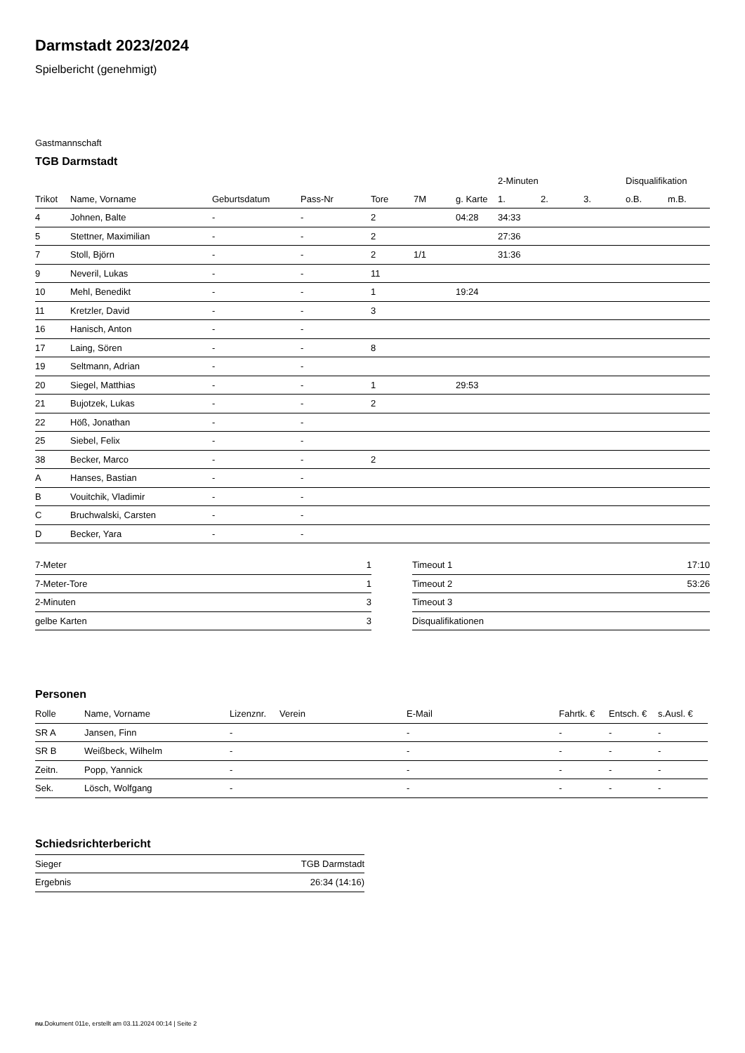Darmstadt 2023/2024
Spielbericht (genehmigt)
Gastmannschaft
TGB Darmstadt
| | | | | | | | 2-Minuten | | | Disqualifikation | |
| --- | --- | --- | --- | --- | --- | --- | --- | --- | --- | --- | --- |
| Trikot | Name, Vorname | Geburtsdatum | Pass-Nr | Tore | 7M | g. Karte | 1. | 2. | 3. | o.B. | m.B. |
| 4 | Johnen, Balte | - | - | 2 | | 04:28 | 34:33 | | | | |
| 5 | Stettner, Maximilian | - | - | 2 | | | 27:36 | | | | |
| 7 | Stoll, Björn | - | - | 2 | 1/1 | | 31:36 | | | | |
| 9 | Neveril, Lukas | - | - | 11 | | | | | | | |
| 10 | Mehl, Benedikt | - | - | 1 | | 19:24 | | | | | |
| 11 | Kretzler, David | - | - | 3 | | | | | | | |
| 16 | Hanisch, Anton | - | - | | | | | | | | |
| 17 | Laing, Sören | - | - | 8 | | | | | | | |
| 19 | Seltmann, Adrian | - | - | | | | | | | | |
| 20 | Siegel, Matthias | - | - | 1 | | 29:53 | | | | | |
| 21 | Bujotzek, Lukas | - | - | 2 | | | | | | | |
| 22 | Höß, Jonathan | - | - | | | | | | | | |
| 25 | Siebel, Felix | - | - | | | | | | | | |
| 38 | Becker, Marco | - | - | 2 | | | | | | | |
| A | Hanses, Bastian | - | - | | | | | | | | |
| B | Vouitchik, Vladimir | - | - | | | | | | | | |
| C | Bruchwalski, Carsten | - | - | | | | | | | | |
| D | Becker, Yara | - | - | | | | | | | | |
| 7-Meter | 1 |
| 7-Meter-Tore | 1 |
| 2-Minuten | 3 |
| gelbe Karten | 3 |
| Timeout 1 | 17:10 |
| Timeout 2 | 53:26 |
| Timeout 3 | |
| Disqualifikationen | |
Personen
| Rolle | Name, Vorname | Lizenznr. | Verein | E-Mail | Fahrtk. € | Entsch. € | s.Ausl. € |
| --- | --- | --- | --- | --- | --- | --- | --- |
| SR A | Jansen, Finn | - | | - | - | - | - |
| SR B | Weißbeck, Wilhelm | - | | - | - | - | - |
| Zeitn. | Popp, Yannick | - | | - | - | - | - |
| Sek. | Lösch, Wolfgang | - | | - | - | - | - |
Schiedsrichterbericht
| Sieger | TGB Darmstadt |
| Ergebnis | 26:34 (14:16) |
nu.Dokument 011e, erstellt am 03.11.2024 00:14 | Seite 2